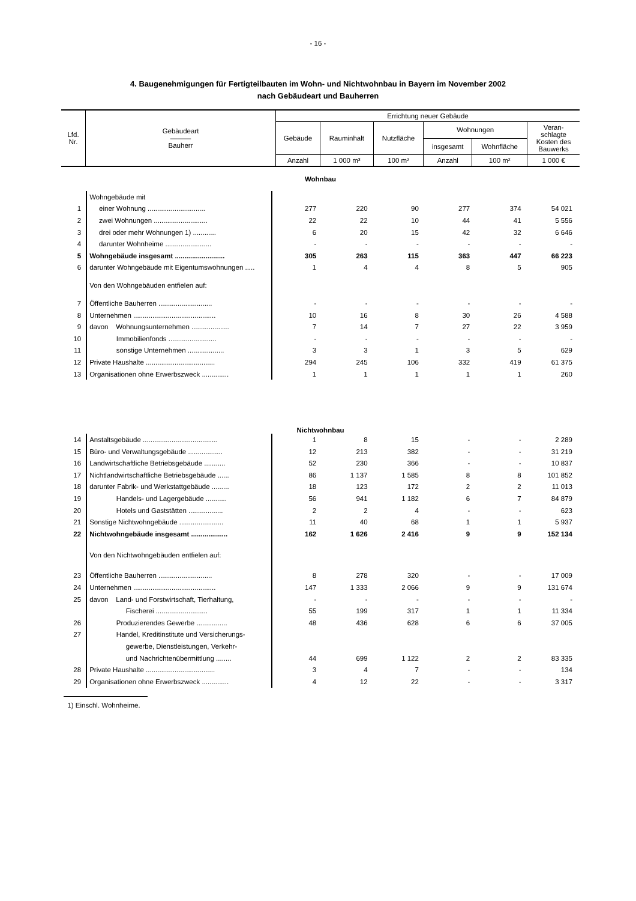- 16 -
4. Baugenehmigungen für Fertigteilbauten im Wohn- und Nichtwohnbau in Bayern im November 2002
nach Gebäudeart und Bauherren
| Lfd. Nr. | Gebäudeart ——— Bauherr | Errichtung neuer Gebäude | | | | | |
| --- | --- | --- | --- | --- | --- | --- | --- |
| | | Gebäude | Rauminhalt | Nutzfläche | Wohnungen | | Veran- schlagte Kosten des Bauwerks |
| | | | | | insgesamt | Wohnfläche | |
| | | Anzahl | 1 000 m³ | 100 m² | Anzahl | 100 m² | 1 000 € |
| Wohnbau | | | | | | | |
| | Wohngebäude mit | | | | | | |
| 1 | einer Wohnung .............................. | 277 | 220 | 90 | 277 | 374 | 54 021 |
| 2 | zwei Wohnungen ............................ | 22 | 22 | 10 | 44 | 41 | 5 556 |
| 3 | drei oder mehr Wohnungen 1) ............ | 6 | 20 | 15 | 42 | 32 | 6 646 |
| 4 | darunter Wohnheime ........................ | - | - | - | - | - | - |
| 5 | Wohngebäude insgesamt .......................... | 305 | 263 | 115 | 363 | 447 | 66 223 |
| 6 | darunter Wohngebäude mit Eigentumswohnungen ..... | 1 | 4 | 4 | 8 | 5 | 905 |
| | Von den Wohngebäuden entfielen auf: | | | | | | |
| 7 | Öffentliche Bauherren ............................ | - | - | - | - | - | - |
| 8 | Unternehmen ........................................... | 10 | 16 | 8 | 30 | 26 | 4 588 |
| 9 | davon Wohnungsunternehmen .................... | 7 | 14 | 7 | 27 | 22 | 3 959 |
| 10 | Immobilienfonds ......................... | - | - | - | - | - | - |
| 11 | sonstige Unternehmen ................... | 3 | 3 | 1 | 3 | 5 | 629 |
| 12 | Private Haushalte .................................... | 294 | 245 | 106 | 332 | 419 | 61 375 |
| 13 | Organisationen ohne Erwerbszweck .............. | 1 | 1 | 1 | 1 | 1 | 260 |
| Nichtwohnbau | | | | | | | |
| 14 | Anstaltsgebäude ....................................... | 1 | 8 | 15 | - | - | 2 289 |
| 15 | Büro- und Verwaltungsgebäude .................. | 12 | 213 | 382 | - | - | 31 219 |
| 16 | Landwirtschaftliche Betriebsgebäude ........... | 52 | 230 | 366 | - | - | 10 837 |
| 17 | Nichtlandwirtschaftliche Betriebsgebäude ...... | 86 | 1 137 | 1 585 | 8 | 8 | 101 852 |
| 18 | darunter Fabrik- und Werkstattgebäude ......... | 18 | 123 | 172 | 2 | 2 | 11 013 |
| 19 | Handels- und Lagergebäude ........... | 56 | 941 | 1 182 | 6 | 7 | 84 879 |
| 20 | Hotels und Gaststätten .................. | 2 | 2 | 4 | - | - | 623 |
| 21 | Sonstige Nichtwohngebäude ....................... | 11 | 40 | 68 | 1 | 1 | 5 937 |
| 22 | Nichtwohngebäude insgesamt ................... | 162 | 1 626 | 2 416 | 9 | 9 | 152 134 |
| | Von den Nichtwohngebäuden entfielen auf: | | | | | | |
| 23 | Öffentliche Bauherren ............................ | 8 | 278 | 320 | - | - | 17 009 |
| 24 | Unternehmen ........................................... | 147 | 1 333 | 2 066 | 9 | 9 | 131 674 |
| 25 | davon Land- und Forstwirtschaft, Tierhaltung, | - | - | - | - | - | - |
| | Fischerei ........................... | 55 | 199 | 317 | 1 | 1 | 11 334 |
| 26 | Produzierendes Gewerbe ................ | 48 | 436 | 628 | 6 | 6 | 37 005 |
| 27 | Handel, Kreditinstitute und Versicherungs- | | | | | | |
| | gewerbe, Dienstleistungen, Verkehr- | | | | | | |
| | und Nachrichtenübermittlung ........ | 44 | 699 | 1 122 | 2 | 2 | 83 335 |
| 28 | Private Haushalte .................................... | 3 | 4 | 7 | - | - | 134 |
| 29 | Organisationen ohne Erwerbszweck .............. | 4 | 12 | 22 | - | - | 3 317 |
1) Einschl. Wohnheime.